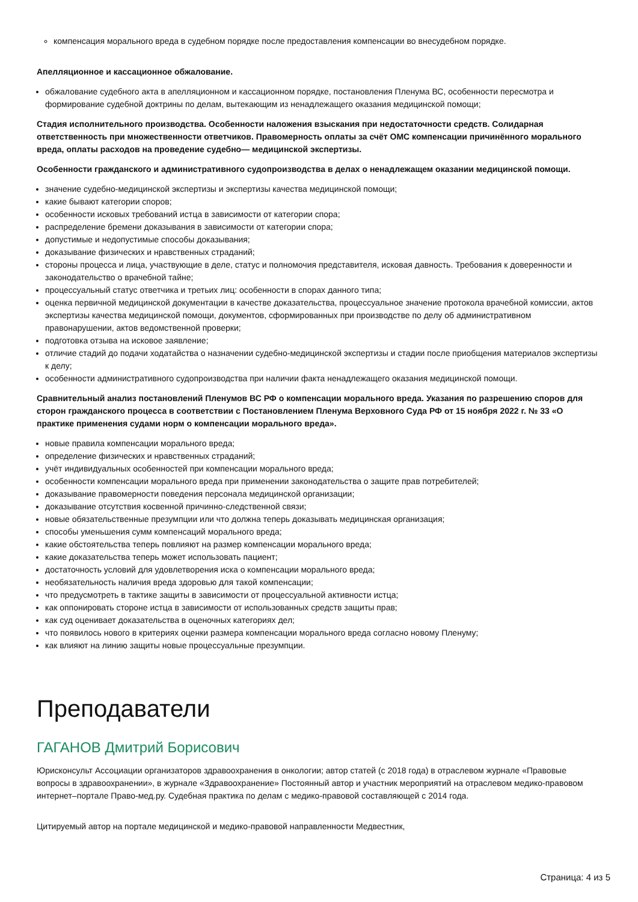компенсация морального вреда в судебном порядке после предоставления компенсации во внесудебном порядке.
Апелляционное и кассационное обжалование.
обжалование судебного акта в апелляционном и кассационном порядке, постановления Пленума ВС, особенности пересмотра и формирование судебной доктрины по делам, вытекающим из ненадлежащего оказания медицинской помощи;
Стадия исполнительного производства. Особенности наложения взыскания при недостаточности средств. Солидарная ответственность при множественности ответчиков. Правомерность оплаты за счёт ОМС компенсации причинённого морального вреда, оплаты расходов на проведение судебно— медицинской экспертизы.
Особенности гражданского и административного судопроизводства в делах о ненадлежащем оказании медицинской помощи.
значение судебно-медицинской экспертизы и экспертизы качества медицинской помощи;
какие бывают категории споров;
особенности исковых требований истца в зависимости от категории спора;
распределение бремени доказывания в зависимости от категории спора;
допустимые и недопустимые способы доказывания;
доказывание физических и нравственных страданий;
стороны процесса и лица, участвующие в деле, статус и полномочия представителя, исковая давность. Требования к доверенности и законодательство о врачебной тайне;
процессуальный статус ответчика и третьих лиц: особенности в спорах данного типа;
оценка первичной медицинской документации в качестве доказательства, процессуальное значение протокола врачебной комиссии, актов экспертизы качества медицинской помощи, документов, сформированных при производстве по делу об административном правонарушении, актов ведомственной проверки;
подготовка отзыва на исковое заявление;
отличие стадий до подачи ходатайства о назначении судебно-медицинской экспертизы и стадии после приобщения материалов экспертизы к делу;
особенности административного судопроизводства при наличии факта ненадлежащего оказания медицинской помощи.
Сравнительный анализ постановлений Пленумов ВС РФ о компенсации морального вреда. Указания по разрешению споров для сторон гражданского процесса в соответствии с Постановлением Пленума Верховного Суда РФ от 15 ноября 2022 г. № 33 «О практике применения судами норм о компенсации морального вреда».
новые правила компенсации морального вреда;
определение физических и нравственных страданий;
учёт индивидуальных особенностей при компенсации морального вреда;
особенности компенсации морального вреда при применении законодательства о защите прав потребителей;
доказывание правомерности поведения персонала медицинской организации;
доказывание отсутствия косвенной причинно-следственной связи;
новые обязательственные презумпции или что должна теперь доказывать медицинская организация;
способы уменьшения сумм компенсаций морального вреда;
какие обстоятельства теперь повлияют на размер компенсации морального вреда;
какие доказательства теперь может использовать пациент;
достаточность условий для удовлетворения иска о компенсации морального вреда;
необязательность наличия вреда здоровью для такой компенсации;
что предусмотреть в тактике защиты в зависимости от процессуальной активности истца;
как оппонировать стороне истца в зависимости от использованных средств защиты прав;
как суд оценивает доказательства в оценочных категориях дел;
что появилось нового в критериях оценки размера компенсации морального вреда согласно новому Пленуму;
как влияют на линию защиты новые процессуальные презумпции.
Преподаватели
ГАГАНОВ Дмитрий Борисович
Юрисконсульт Ассоциации организаторов здравоохранения в онкологии; автор статей (с 2018 года) в отраслевом журнале «Правовые вопросы в здравоохранении», в журнале «Здравоохранение» Постоянный автор и участник мероприятий на отраслевом медико-правовом интернет–портале Право-мед.ру. Судебная практика по делам с медико-правовой составляющей с 2014 года.
Цитируемый автор на портале медицинской и медико-правовой направленности Медвестник,
Страница: 4 из 5